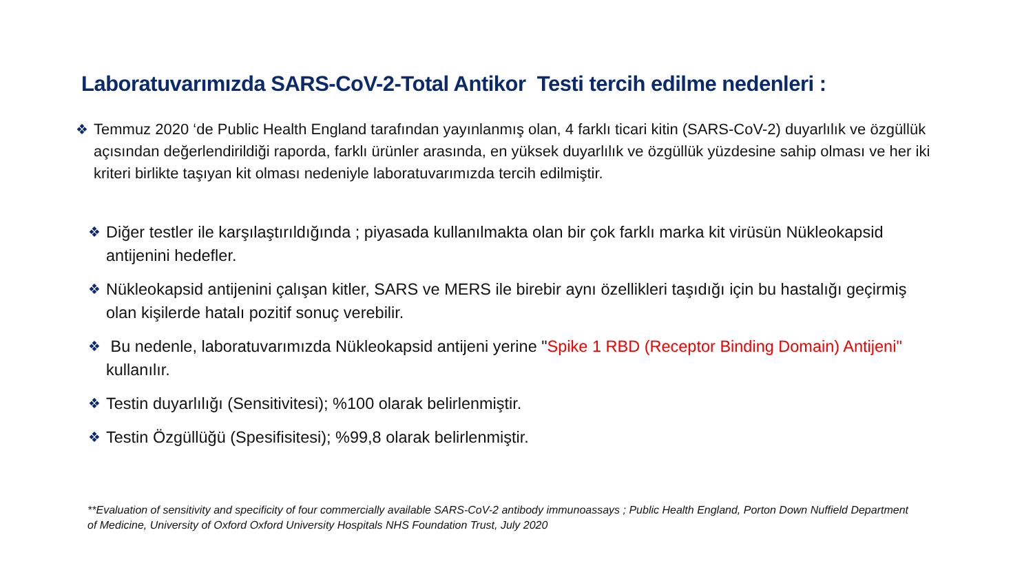Laboratuvarımızda SARS-CoV-2-Total Antikor Testi tercih edilme nedenleri :
❖ Temmuz 2020 ‘de Public Health England tarafından yayınlanmış olan, 4 farklı ticari kitin (SARS-CoV-2) duyarlılık ve özgüllük açısından değerlendirildiği raporda, farklı ürünler arasında, en yüksek duyarlılık ve özgüllük yüzdesine sahip olması ve her iki kriteri birlikte taşıyan kit olması nedeniyle laboratuvarımızda tercih edilmiştir.
❖
Diğer testler ile karşılaştırıldığında ; piyasada kullanılmakta olan bir çok farklı marka kit virüsün Nükleokapsid antijenini hedefler.
❖
Nükleokapsid antijenini çalışan kitler, SARS ve MERS ile birebir aynı özellikleri taşıdığı için bu hastalığı geçirmiş olan kişilerde hatalı pozitif sonuç verebilir.
❖
Bu nedenle, laboratuvarımızda Nükleokapsid antijeni yerine "Spike 1 RBD (Receptor Binding Domain) Antijeni" kullanılır.
❖
Testin duyarlılığı (Sensitivitesi); %100 olarak belirlenmiştir.
❖
Testin Özgüllüğü (Spesifisitesi); %99,8 olarak belirlenmiştir.
**Evaluation of sensitivity and specificity of four commercially available SARS-CoV-2 antibody immunoassays ; Public Health England, Porton Down Nuffield Department of Medicine, University of Oxford Oxford University Hospitals NHS Foundation Trust, July 2020